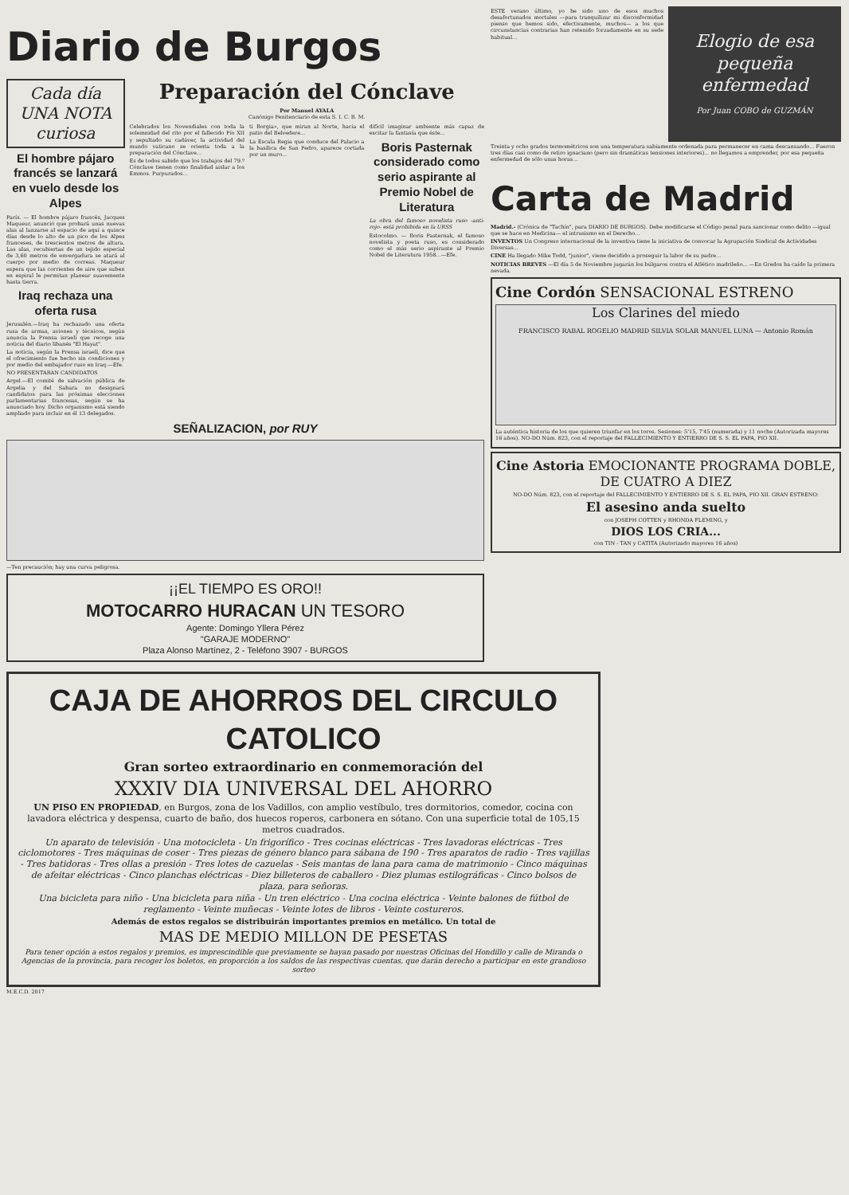Diario de Burgos
Cada día UNA NOTA curiosa
El hombre pájaro francés se lanzará en vuelo desde los Alpes
París. — El hombre pájaro francés, Jacques Maqueur, anunció que probará unas nuevas alas al lanzarse al espacio de aquí a quince días desde lo alto de un pico de los Alpes franceses, de trescientos metros de altura. Las alas, recubiertas de un tejido especial de 3,60 metros de envergadura se atará al cuerpo por medio de correas. Maqueur espera que las corrientes de aire que suben en espiral le permitan planear suavemente hasta tierra.
Iraq rechaza una oferta rusa
Jerusalén.—Iraq ha rechazado una oferta rusa de armas, aviones y técnicos, según anuncia la Prensa israelí que recoge una noticia del diario libanés "El Hayat".
La noticia, según la Prensa israelí, dice que el ofrecimiento fue hecho sin condiciones y por medio del embajador ruso en Iraq.—Efe.
NO PRESENTARAN CANDIDATOS
Argel.—El comité de salvación pública de Argelia y del Sahara no designará candidatos para las próximas elecciones parlamentarias francesas, según se ha anunciado hoy. Dicho organismo está siendo ampliado para incluir en él 13 delegados.
Preparación del Cónclave
Por Manuel AYALA
Canónigo Penitenciario de esta S. I. C. B. M.
Celebrados los Novendiales con toda la solemnidad del rito por el fallecido Pío XII y sepultado su cadáver, la actividad del mundo vaticano se orienta toda a la preparación del Cónclave...
Es de todos sabido que los trabajos del 79.º Cónclave tienen como finalidad aislar a los Emmos. Purpurados...
ti Borgia», que miran al Norte, hacia el patio del Belvedere...
La Escala Regia que conduce del Palacio a la basílica de San Pedro, aparece cortada por un muro...
difícil imaginar ambiente más capaz de excitar la fantasía que éste...
Boris Pasternak considerado como serio aspirante al Premio Nobel de Literatura
La obra del famoso novelista ruso -anti-rojo- está prohibida en la URSS
Estocolmo. — Boris Pasternak, el famoso novelista y poeta ruso, es considerado como el más serio aspirante al Premio Nobel de Literatura 1958...—Efe.
SEÑALIZACION, por RUY
—Ten precaución; hay una curva peligrosa.
¡¡EL TIEMPO ES ORO!!
MOTOCARRO HURACAN UN TESORO
Agente: Domingo Yllera Pérez
"GARAJE MODERNO"
Plaza Alonso Martínez, 2 - Teléfono 3907 - BURGOS
ESTE verano último, yo he sido uno de esos muchos desafortunados mortales —para tranquilizar mi disconformidad pienso que hemos sido, efectivamente, muchos— a los que circunstancias contrarias han retenido forzadamente en su sede habitual...
Elogio de esa pequeña enfermedad
Por Juan COBO de GUZMÁN
Treinta y ocho grados termométricos son una temperatura sabiamente ordenada para permanecer en cama descansando... Fueron tres días casi como de retiro ignaciano (pero sin dramáticas tensiones interiores)... no llegamos a emprender, por esa pequeña enfermedad de sólo unas horas...
Carta de Madrid
Madrid.- (Crónica de "Tachín", para DIARIO DE BURGOS). Debe modificarse el Código penal para sancionar como delito —igual que se hace en Medicina— el intrusismo en el Derecho...
INVENTOS Un Congreso internacional de la inventiva tiene la iniciativa de convocar la Agrupación Sindical de Actividades Diversas...
CINE Ha llegado Mike Todd, "junior", viene decidido a proseguir la labor de su padre...
NOTICIAS BREVES —El día 5 de Noviembre jugarán los búlgaros contra el Atlético madrileño... —En Gredos ha caído la primera nevada.
Cine Cordón SENSACIONAL ESTRENO
Los Clarines del miedo
FRANCISCO RABAL ROGELIO MADRID SILVIA SOLAR MANUEL LUNA — Antonio Román
La auténtica historia de los que quieren triunfar en los toros. Sesiones: 5'15, 7'45 (numerada) y 11 noche (Autorizada mayores 16 años). NO-DO Núm. 823, con el reportaje del FALLECIMIENTO Y ENTIERRO DE S. S. EL PAPA, PIO XII.
Cine Astoria EMOCIONANTE PROGRAMA DOBLE, DE CUATRO A DIEZ
NO-DO Núm. 823, con el reportaje del FALLECIMIENTO Y ENTIERRO DE S. S. EL PAPA, PIO XII. GRAN ESTRENO:
El asesino anda suelto
con JOSEPH COTTEN y RHONDA FLEMING, y
DIOS LOS CRIA...
con TIN - TAN y CATITA (Autorizado mayores 16 años)
CAJA DE AHORROS DEL CIRCULO CATOLICO
Gran sorteo extraordinario en conmemoración del
XXXIV DIA UNIVERSAL DEL AHORRO
UN PISO EN PROPIEDAD, en Burgos, zona de los Vadillos, con amplio vestíbulo, tres dormitorios, comedor, cocina con lavadora eléctrica y despensa, cuarto de baño, dos huecos roperos, carbonera en sótano. Con una superficie total de 105,15 metros cuadrados.
Un aparato de televisión - Una motocicleta - Un frigorífico - Tres cocinas eléctricas - Tres lavadoras eléctricas - Tres ciclomotores - Tres máquinas de coser - Tres piezas de género blanco para sábana de 190 - Tres aparatos de radio - Tres vajillas - Tres batidoras - Tres ollas a presión - Tres lotes de cazuelas - Seis mantas de lana para cama de matrimonio - Cinco máquinas de afeitar eléctricas - Cinco planchas eléctricas - Diez billeteros de caballero - Diez plumas estilográficas - Cinco bolsos de plaza, para señoras.
Una bicicleta para niño - Una bicicleta para niña - Un tren eléctrico - Una cocina eléctrica - Veinte balones de fútbol de reglamento - Veinte muñecas - Veinte lotes de libros - Veinte costureros.
Además de estos regalos se distribuirán importantes premios en metálico. Un total de
MAS DE MEDIO MILLON DE PESETAS
Para tener opción a estos regalos y premios, es imprescindible que previamente se hayan pasado por nuestras Oficinas del Hondillo y calle de Miranda o Agencias de la provincia, para recoger los boletos, en proporción a los saldos de las respectivas cuentas, que darán derecho a participar en este grandioso sorteo
M.E.C.D. 2017